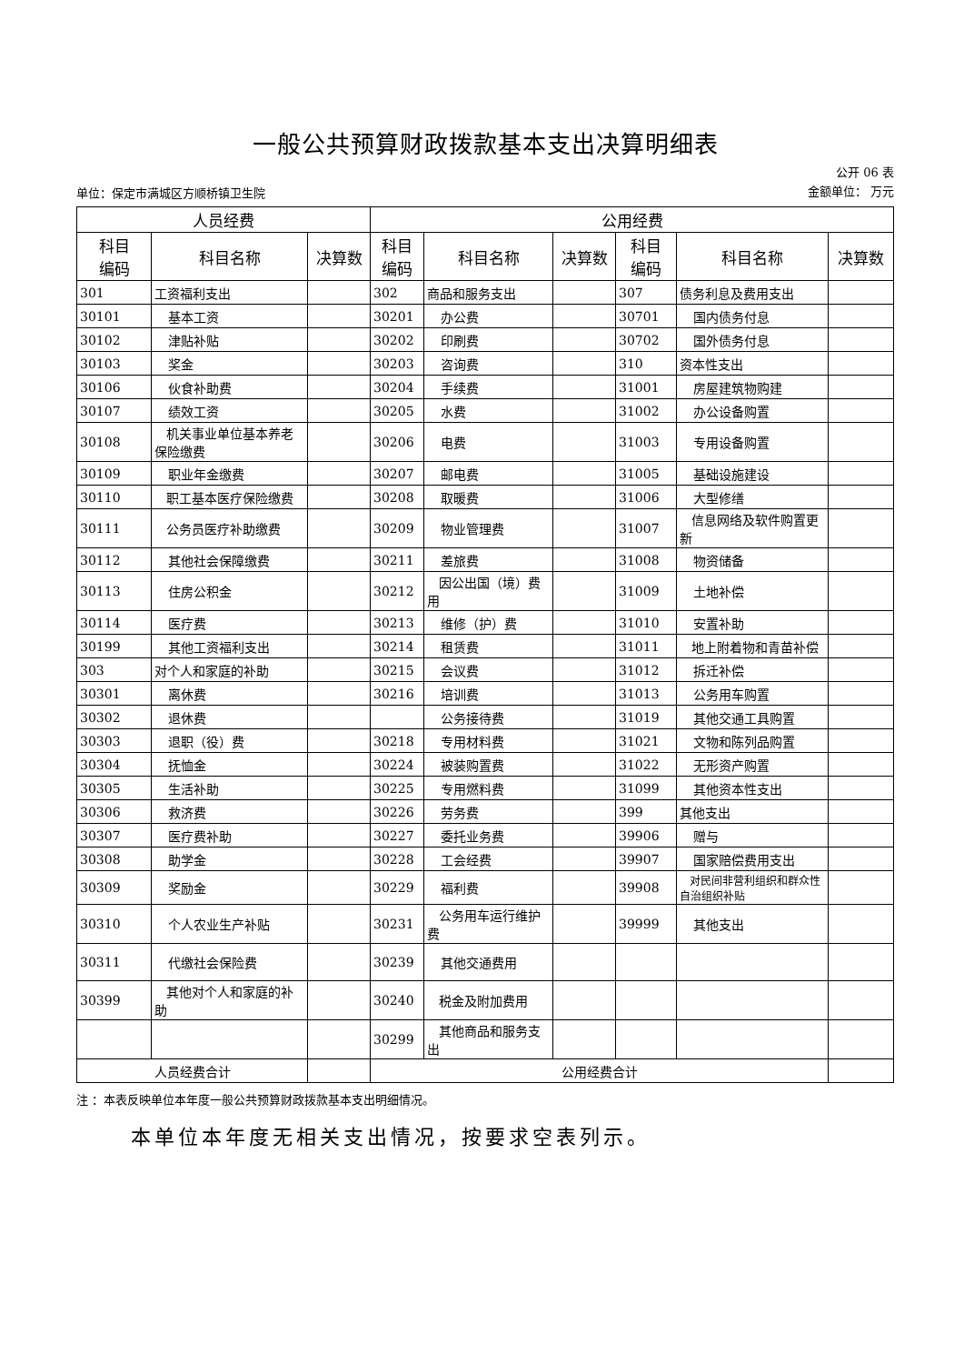一般公共预算财政拨款基本支出决算明细表
单位：保定市满城区方顺桥镇卫生院 公开 06 表
金额单位： 万元
| 人员经费 | | | 公用经费 | | | | | |
| --- | --- | --- | --- | --- | --- | --- | --- | --- |
| 科目 编码 | 科目名称 | 决算数 | 科目 编码 | 科目名称 | 决算数 | 科目 编码 | 科目名称 | 决算数 |
| 301 | 工资福利支出 | | 302 | 商品和服务支出 | | 307 | 债务利息及费用支出 | |
| 30101 | 基本工资 | | 30201 | 办公费 | | 30701 | 国内债务付息 | |
| 30102 | 津贴补贴 | | 30202 | 印刷费 | | 30702 | 国外债务付息 | |
| 30103 | 奖金 | | 30203 | 咨询费 | | 310 | 资本性支出 | |
| 30106 | 伙食补助费 | | 30204 | 手续费 | | 31001 | 房屋建筑物购建 | |
| 30107 | 绩效工资 | | 30205 | 水费 | | 31002 | 办公设备购置 | |
| 30108 | 机关事业单位基本养老保险缴费 | | 30206 | 电费 | | 31003 | 专用设备购置 | |
| 30109 | 职业年金缴费 | | 30207 | 邮电费 | | 31005 | 基础设施建设 | |
| 30110 | 职工基本医疗保险缴费 | | 30208 | 取暖费 | | 31006 | 大型修缮 | |
| 30111 | 公务员医疗补助缴费 | | 30209 | 物业管理费 | | 31007 | 信息网络及软件购置更新 | |
| 30112 | 其他社会保障缴费 | | 30211 | 差旅费 | | 31008 | 物资储备 | |
| 30113 | 住房公积金 | | 30212 | 因公出国（境）费用 | | 31009 | 土地补偿 | |
| 30114 | 医疗费 | | 30213 | 维修（护）费 | | 31010 | 安置补助 | |
| 30199 | 其他工资福利支出 | | 30214 | 租赁费 | | 31011 | 地上附着物和青苗补偿 | |
| 303 | 对个人和家庭的补助 | | 30215 | 会议费 | | 31012 | 拆迁补偿 | |
| 30301 | 离休费 | | 30216 | 培训费 | | 31013 | 公务用车购置 | |
| 30302 | 退休费 | | | 公务接待费 | | 31019 | 其他交通工具购置 | |
| 30303 | 退职（役）费 | | 30218 | 专用材料费 | | 31021 | 文物和陈列品购置 | |
| 30304 | 抚恤金 | | 30224 | 被装购置费 | | 31022 | 无形资产购置 | |
| 30305 | 生活补助 | | 30225 | 专用燃料费 | | 31099 | 其他资本性支出 | |
| 30306 | 救济费 | | 30226 | 劳务费 | | 399 | 其他支出 | |
| 30307 | 医疗费补助 | | 30227 | 委托业务费 | | 39906 | 赠与 | |
| 30308 | 助学金 | | 30228 | 工会经费 | | 39907 | 国家赔偿费用支出 | |
| 30309 | 奖励金 | | 30229 | 福利费 | | 39908 | 对民间非营利组织和群众性自治组织补贴 | |
| 30310 | 个人农业生产补贴 | | 30231 | 公务用车运行维护费 | | 39999 | 其他支出 | |
| 30311 | 代缴社会保险费 | | 30239 | 其他交通费用 | | | | |
| 30399 | 其他对个人和家庭的补助 | | 30240 | 税金及附加费用 | | | | |
| | | | 30299 | 其他商品和服务支出 | | | | |
| 人员经费合计 | | | 公用经费合计 | | | | | |
注 ：本表反映单位本年度一般公共预算财政拨款基本支出明细情况。
本单位本年度无相关支出情况，按要求空表列示。